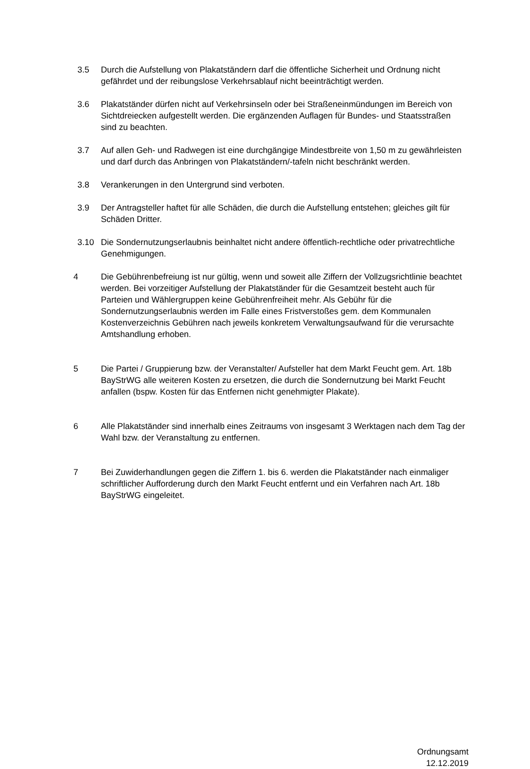3.5 Durch die Aufstellung von Plakatständern darf die öffentliche Sicherheit und Ordnung nicht gefährdet und der reibungslose Verkehrsablauf nicht beeinträchtigt werden.
3.6 Plakatständer dürfen nicht auf Verkehrsinseln oder bei Straßeneinmündungen im Bereich von Sichtdreiecken aufgestellt werden. Die ergänzenden Auflagen für Bundes- und Staatsstraßen sind zu beachten.
3.7 Auf allen Geh- und Radwegen ist eine durchgängige Mindestbreite von 1,50 m zu gewährleisten und darf durch das Anbringen von Plakatständern/-tafeln nicht beschränkt werden.
3.8 Verankerungen in den Untergrund sind verboten.
3.9 Der Antragsteller haftet für alle Schäden, die durch die Aufstellung entstehen; gleiches gilt für Schäden Dritter.
3.10 Die Sondernutzungserlaubnis beinhaltet nicht andere öffentlich-rechtliche oder privatrechtliche Genehmigungen.
4 Die Gebührenbefreiung ist nur gültig, wenn und soweit alle Ziffern der Vollzugsrichtlinie beachtet werden. Bei vorzeitiger Aufstellung der Plakatständer für die Gesamtzeit besteht auch für Parteien und Wählergruppen keine Gebührenfreiheit mehr. Als Gebühr für die Sondernutzungserlaubnis werden im Falle eines Fristverstoßes gem. dem Kommunalen Kostenverzeichnis Gebühren nach jeweils konkretem Verwaltungsaufwand für die verursachte Amtshandlung erhoben.
5 Die Partei / Gruppierung bzw. der Veranstalter/ Aufsteller hat dem Markt Feucht gem. Art. 18b BayStrWG alle weiteren Kosten zu ersetzen, die durch die Sondernutzung bei Markt Feucht anfallen (bspw. Kosten für das Entfernen nicht genehmigter Plakate).
6 Alle Plakatständer sind innerhalb eines Zeitraums von insgesamt 3 Werktagen nach dem Tag der Wahl bzw. der Veranstaltung zu entfernen.
7 Bei Zuwiderhandlungen gegen die Ziffern 1. bis 6. werden die Plakatständer nach einmaliger schriftlicher Aufforderung durch den Markt Feucht entfernt und ein Verfahren nach Art. 18b BayStrWG eingeleitet.
Ordnungsamt
12.12.2019